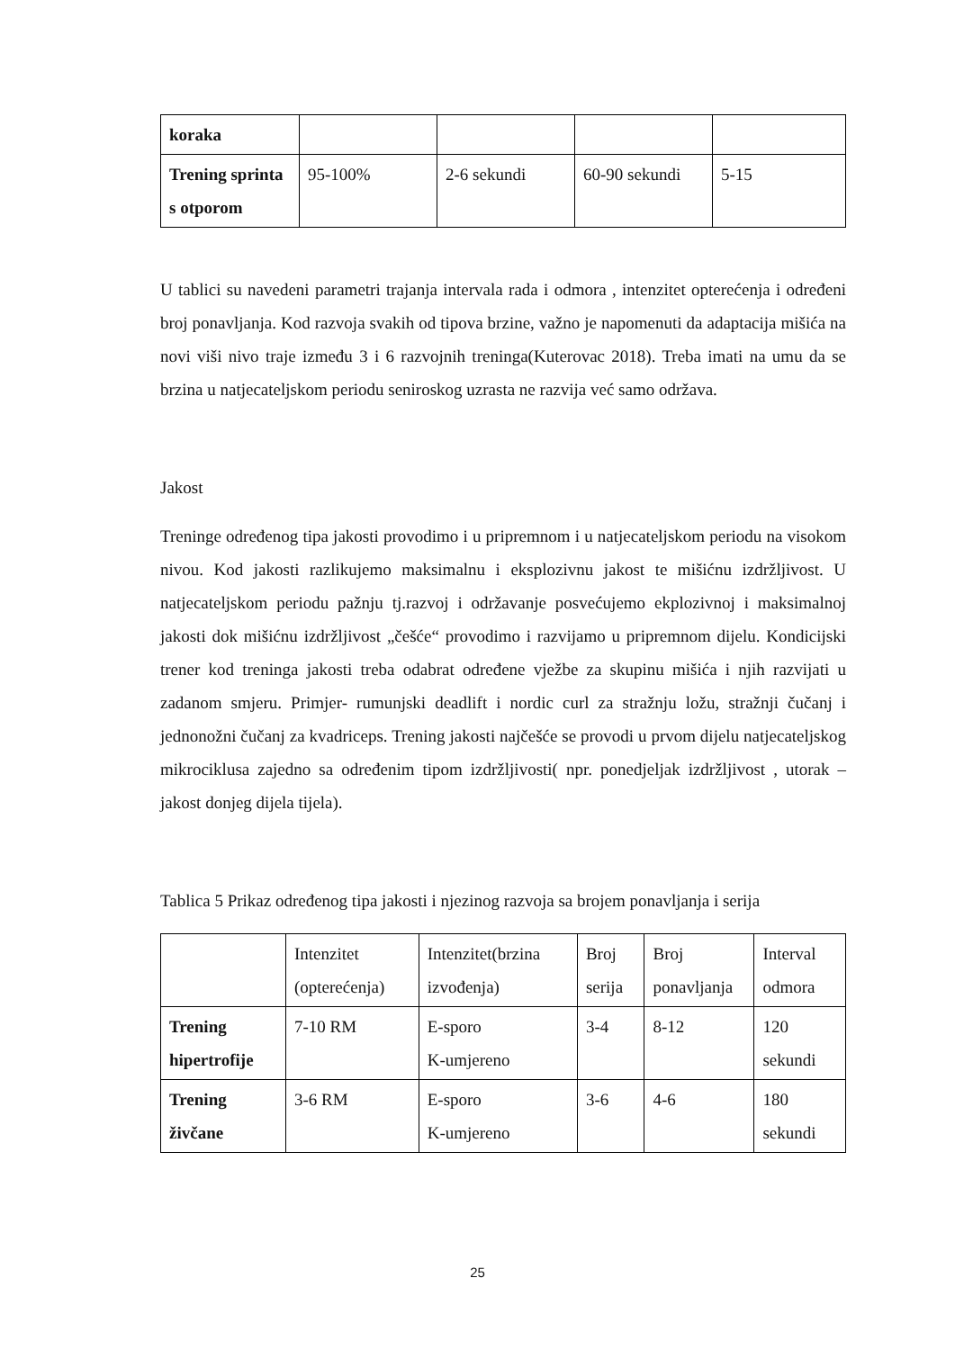| koraka | | | | |
| Trening sprinta s otporom | 95-100% | 2-6 sekundi | 60-90 sekundi | 5-15 |
U tablici su navedeni parametri trajanja intervala rada i odmora , intenzitet opterećenja i određeni broj ponavljanja. Kod razvoja svakih od tipova brzine, važno je napomenuti da adaptacija mišića na novi viši nivo traje između 3 i 6 razvojnih treninga(Kuterovac 2018). Treba imati na umu da se brzina u natjecateljskom periodu seniroskog uzrasta ne razvija već samo održava.
Jakost
Treninge određenog tipa jakosti provodimo i u pripremnom i u natjecateljskom periodu na visokom nivou. Kod jakosti razlikujemo maksimalnu i eksplozivnu jakost te mišićnu izdržljivost. U natjecateljskom periodu pažnju tj.razvoj i održavanje posvećujemo ekplozivnoj i maksimalnoj jakosti dok mišićnu izdržljivost „češće“ provodimo i razvijamo u pripremnom dijelu. Kondicijski trener kod treninga jakosti treba odabrat određene vježbe za skupinu mišića i njih razvijati u zadanom smjeru. Primjer- rumunjski deadlift i nordic curl za stražnju ložu, stražnji čučanj i jednonožni čučanj za kvadriceps. Trening jakosti najčešće se provodi u prvom dijelu natjecateljskog mikrociklusa zajedno sa određenim tipom izdržljivosti( npr. ponedjeljak izdržljivost , utorak – jakost donjeg dijela tijela).
Tablica 5 Prikaz određenog tipa jakosti i njezinog razvoja sa brojem ponavljanja i serija
| | Intenzitet (opterećenja) | Intenzitet(brzina izvođenja) | Broj serija | Broj ponavljanja | Interval odmora |
| Trening hipertrofije | 7-10 RM | E-sporo K-umjereno | 3-4 | 8-12 | 120 sekundi |
| Trening živčane | 3-6 RM | E-sporo K-umjereno | 3-6 | 4-6 | 180 sekundi |
25